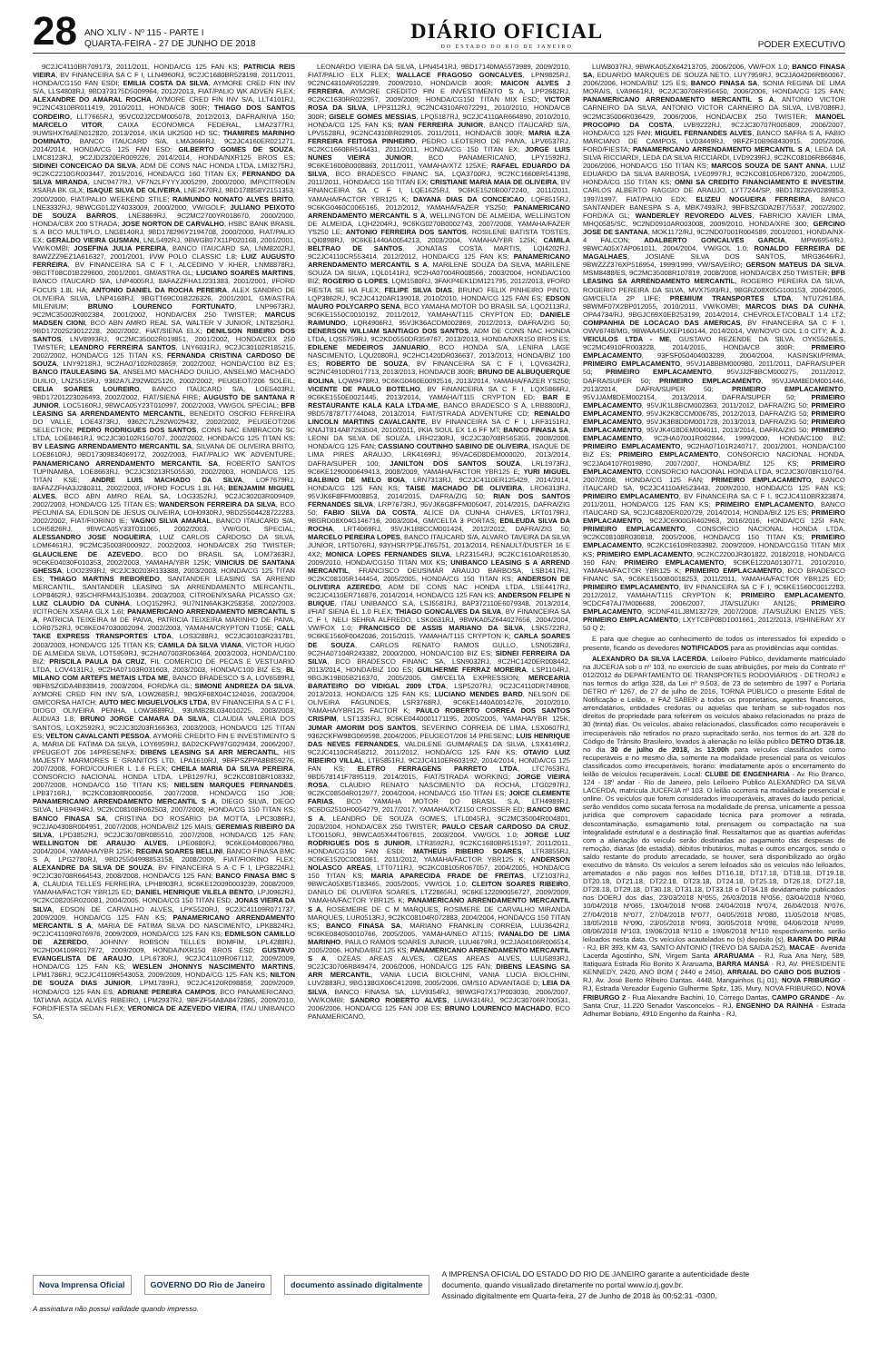28
ANO XLIV - Nº 115 - PARTE I
QUARTA-FEIRA - 27 DE JUNHO DE 2018
DIÁRIO OFICIAL
DO ESTADO DO RIO DE JANEIRO
PODER EXECUTIVO
9C2JC4110BR709173, 2011/2011, HONDA/CG 125 FAN KS; PATRICIA REIS VIEIRA, BV FINANCEIRA SA C F I, LLN4960RJ, 9C2JC1680BR523198, 2011/2011, HONDA/CG150 FAN ESDI; EMILIA COSTA DA SILVA, AYMORE CRED FIN INV S/A, LLS4808RJ, 9BD373175D5009964, 2012/2013, FIAT/PALIO WK ADVEN FLEX; ALEXANDRE DO AMARAL ROCHA, AYMORE CRED FIN INV S/A, LLT4101RJ, 9C2NC4310BR011419, 2010/2011, HONDA/CB 300R; THIAGO DOS SANTOS CORDEIRO, LLT7665RJ, 95VC02J2CDM005078, 2012/2013, DAFRA/RIVA 150; MARCELO VITOR, CAIXA ECONOMICA FEDERAL, LMA2377RJ, 9UWSHX76AEN012820, 2013/2014, I/KIA UK2500 HD SC; THAMIRES MARINHO DOMINATO, BANCO ITAUCARD S/A, LMA3666RJ, 9C2JC4160ER021271, 2014/2014, HONDA/CG 125 FAN ESD; GILBERTO GOMES DE SOUZA, LMC8123RJ, 9C2JD2320ER009226, 2014/2014, HONDA/NXR125 BROS ES; SIDINEI CONCEICAO DA SILVA, ADM DE CONS NAC HONDA LTDA, LMI3275RJ, 9C2KC2210GR003447, 2015/2016, HONDA/CG 160 TITAN EX; FERNANDO DA SILVA MIRANDA, LNC9477RJ, VF7N2LFYYYJ005299, 2000/2000, IMP/CITROEN XSARA BK GLX; ISAQUE SILVA DE OLIVEIRA, LNE2470RJ, 9BD178858Y2151353, 2000/2000, FIAT/PALIO WEEKEND STILE; RAIMUNDO NONATO ALVES BRITO, LNE3332RJ, 9BWCG01J2Y4033009, 2000/2000, VW/GOLF; JULIANO PEIXOTO DE SOUZA BARROS, LNE8869RJ, 9C2MC2700YR018670, 2000/2000, HONDA/CBX 200 STRADA; JOSE NORTON DE CARVALHO, HSBC BANK BRASIL S A BCO MULTIPLO, LNG8140RJ, 9BD178296Y2194708, 2000/2000, FIAT/PALIO EX; GERALDO VIEIRA GUSMAN, LNL5492RJ, 9BWGB07X11P020168, 2001/2001, VW/KOMBI; JOSEFINA JULIA PEREIRA, BANCO ITAUCARD SA, LNM8202RJ, 8AWZZZ9EZ1A616327, 2001/2001, I/VW POLO CLASSIC 1.8; LUIZ AUGUSTO FERREIRA, BV FINANCEIRA SA C F I, ALCEDINO V KHER, LNM8878RJ, 9BGTT08C01B229600, 2001/2001, GM/ASTRA GL; LUCIANO SOARES MARTINS, BANCO ITAUCARD S/A, LNP4005RJ, 8AFAZZFHA1J231383, 2001/2001, I/FORD FOCUS 1.8L HA; ANTONIO DANIEL DA ROCHA PEREIRA, ALEX SANDRO DE OLIVEIRA SILVA, LNP4168RJ, 9BGTT69C01B226326, 2001/2001, GM/ASTRA MILENIUM; BRUNO LOURENCO FORTUNATO, LNP9673RJ, 9C2MC35002R002384, 2001/2002, HONDA/CBX 250 TWISTER; MARCUS MADSEN CIONI, BCO ABN AMRO REAL SA, WALTER V JUNIOR, LNT8250RJ, 9BD17202523012228, 2002/2002, FIAT/SIENA ELX; DENILSON RIBEIRO DOS SANTOS, LNV8993RJ, 9C2MC35002R019851, 2001/2002, HONDA/CBX 250 TWISTER; LEANDRO FERREIRA SANTOS, LNY6031RJ, 9C2JC30102R185215, 2002/2002, HONDA/CG 125 TITAN KS; FERNANDA CRISTINA CARDOSO DE SOUZA, LNY9218RJ, 9C2HA07102R028659, 2002/2002, HONDA/C100 BIZ ES; BANCO ITAULEASING SA, ANSELMO MACHADO DUILIO, ANSELMO MACHADO DUILIO, LNZ5515RJ, 9362A7LZ92W025126, 2002/2002, PEUGEOT/206 SOLEIL; CELIA SOARES LOUREIRO, BANCO ITAUCARD S/A, LOE5403RJ, 9BD17201223026493, 2002/2002, FIAT/SIENA FIRE; AUGUSTO DE SANTANA R JUNIOR, LOC5160RJ, 9BWCA05Y23T010997, 2002/2003, VW/GOL SPECIAL; BFB LEASING SA ARRENDAMENTO MERCANTIL, BENEDITO OSORIO FERREIRA DO VALLE, LOE4373RJ, 9362C7LZ92W029432, 2002/2002, PEUGEOT/206 SELECTION; PEDRO RODRIGUES DOS SANTOS, CONS NAC EMBRACON SC LTDA, LOE8461RJ, 9C2JC30102R150707, 2002/2002, HONDA/CG 125 TITAN KS; BV LEASING ARRENDAMENTO MERCANTIL SA, SILVANA DE OLIVEIRA BRITO, LOE8610RJ, 9BD17309834069172, 2002/2003, FIAT/PALIO WK ADVENTURE; PANAMERICANO ARRENDAMENTO MERCANTIL SA, ROBERTO SANTOS TUPINAMBA, LOE8663RJ, 9C2JC30213R505530, 2002/2003, HONDA/CG 125 TITAN KSE; ANDRE LUIS MACHADO DA SILVA, LOF7679RJ, 8AFAZZFHA3J280311, 2002/2003, I/FORD FOCUS 1.8L HA; BENJAMIM MIGUEL ALVES, BCO ABN AMRO REAL SA, LOG3352RJ, 9C2JC30203R009409, 2002/2003, HONDA/CG 125 TITAN ES; WANDERSON FERREIRA DA SILVA, BCO PECUNIA SA, EDILSON DE JESUS OLIVEIRA, LOH0930RJ, 9BD25504428722283, 2002/2002, FIAT/FIORINO IE; VAGNO SILVA AMARAL, BANCO ITAUCARD S/A, LOH5826RJ, 9BWCA05Y33T031065, 2002/2003, VW/GOL SPECIAL; ALESSANDRO JOSE NOGUEIRA, LUIZ CARLOS CARDOSO DA SILVA, LOM6461RJ, 9C2MC35003R000922, 2002/2003, HONDA/CBX 250 TWISTER; GLAUCILENE DE AZEVEDO, BCO DO BRASIL SA, LOM7363RJ, 9C6KE04030F010353, 2002/2003, YAMAHA/YBR 125K; VINICIUS DE SANTANA GHESSA, LOO2393RJ, 9C2JC30203R133388, 2003/2003, HONDA/CG 125 TITAN ES; THIAGO MARTINS REBOREDO, SANTANDER LEASING SA ARREND MERCANTIL, SANTANDER LEASING SA ARRENDAMENTO MERCANTIL, LOP8462RJ, 935CHRFM43J510384, 2003/2003, CITROEN/XSARA PICASSO GX; LUIZ CLAUDIO DA CUNHA, LOQ1529RJ, 9U7N1N6AK3K258358, 2002/2003, I/CITROEN XSARA GLX 1.6I; PANAMERICANO ARRENDAMENTO MERCANTIL S A, PATRICIA TEIXEIRA M DE PAIVA, PATRICIA TEIXEIRA MARINHO DE PAIVA, LOR0752RJ, 9C6KE047030002094, 2002/2003, YAMAHA/CRYPTON T105E; CALL TAKE EXPRESS TRANSPORTES LTDA, LOS3288RJ, 9C2JC30103R231781, 2003/2003, HONDA/CG 125 TITAN KS; CAMILA DA SILVA VIANA, VICTOR HUGO DE ALMEIDA SILVA, LOT5959RJ, 9C2HA07003R063464, 2003/2003, HONDA/C100 BIZ; PRISCILA PAULA DA CRUZ, FIL COMERCIO DE PECAS E VESTUARIO LTDA, LOV4131RJ, 9C2HA07103R031603, 2003/2003, HONDA/C100 BIZ ES; BL MILANO COM ARTEFS METAIS LTDA ME, BANCO BRADESCO S A, LOV6589RJ, 9BFBSZGDA4B838419, 2003/2004, FORD/KA GL; SIMONE ANDREZA DA SILVA, AYMORE CRED FIN INV S/A, LOW2685RJ, 9BGXF68X04C124016, 2003/2004, GM/CORSA HATCH; AUTO MEC MIGUELVOLKS LTDA, BV FINANCEIRA S A C F I, DIOGO OLIVEIRA PENHA, LOW3689RJ, 93UMB28L034010225, 2003/2003, AUDI/A3 1.8; BRUNO JORGE CAMARA DA SILVA, CLAUDIA VALERIA DOS SANTOS, LOX2592RJ, 9C2JC30203R166363, 2003/2003, HONDA/CG 125 TITAN ES; VELTON CAVALCANTI PESSOA, AYMORE CREDITO FIN E INVESTIMENTO S A, MARIA DE FATIMA DA SILVA, LOY6959RJ, 8AD2CKFW97G029434, 2006/2007, I/PEUGEOT 206 14PRESENFX; DIBENS LEASING SA ARR MERCANTIL, HIS MAJESTY MARMORES E GRANITOS LTD, LPA1610RJ, 9BFPSZPPA8B859276, 2007/2008, FORD/COURIER L 1.6 FLEX; CHEILA MARIA DA SILVA PEREIRA, CONSORCIO NACIONAL HONDA LTDA, LPB1297RJ, 9C2KC08108R108332, 2007/2008, HONDA/CG 150 TITAN KS; NIELSEN MARQUES FERNANDES, LPB3716RJ, 9C2KC08308R000056, 2007/2008, HONDA/CG 150 JOB; PANAMERICANO ARRENDAMENTO MERCANTIL S A, DIEGO SILVA, DIEGO SILVA, LPB9494RJ, 9C2KC08108R062503, 2007/2008, HONDA/CG 150 TITAN KS; BANCO FINASA SA, CRISTINA DO ROSARIO DA MOTTA, LPC3086RJ, 9C2JA04308R004951, 2007/2008, HONDA/BIZ 125 MAIS; GEREMIAS RIBEIRO DA SILVA, LPD3852RJ, 9C2JC30708R085510, 2007/2008, HONDA/CG 125 FAN; WELLINGTON DE ARAUJO ALVES, LPE0680RJ, 9C6KE044080067960, 2004/2004, YAMAHA/YBR 125K; REGINA SOARES BELLINI, BANCO FINASA BMC S A, LPG2780RJ, 9BD25504998853158, 2008/2009, FIAT/FIORINO FLEX; ALEXANDRE DA SILVA DE SOUZA, BV FINANCEIRA S A C F I, LPG8224RJ, 9C2JC30708R664543, 2008/2008, HONDA/CG 125 FAN; BANCO FINASA BMC S A, CLAUDIA TELLES FERREIRA, LPH8903RJ, 9C6KE120090003239, 2008/2009, YAMAHA/FACTOR YBR125 ED; DANIEL HENRIQUE VILELA BENTO, LPJ0962RJ, 9C2KC08205R020081, 2004/2005, HONDA/CG 150 TITAN ESD; JONAS VIEIRA DA SILVA, EDSON DE CARVALHO ALVES, LPK5520RJ, 9C2JC41109R071737, 2009/2009, HONDA/CG 125 FAN KS; PANAMERICANO ARRENDAMENTO MERCANTIL S A, MARIA DE FATIMA SILVA DO NASCIMENTO, LPK8824RJ, 9C2JC41109R076976, 2009/2009, HONDA/CG 125 FAN KS; EDMILSON CAMILLO DE AZEREDO, JOHNNY ROBSON TELLES BOMFIM, LPL4288RJ, 9C2HD04109R017972, 2009/2009, HONDA/NXR150 BROS ESD; GUSTAVO EVANGELISTA DE ARAUJO, LPL6730RJ, 9C2JC41109R067112, 2009/2009, HONDA/CG 125 FAN KS; WESLEN JHONNYS NASCIMENTO MARTINS, LPM1786RJ, 9C2JC41109R543053, 2009/2009, HONDA/CG 125 FAN KS; NILTON DE SOUZA DIAS JUNIOR, LPM1789RJ, 9C2JC4120R098859, 2009/2009, HONDA/CG 125 FAN ES; ADRIANE PEREIRA CAMPOS, BCO PANAMERICANO, TATIANA AGDA ALVES RIBEIRO, LPM2937RJ, 9BFZF54A8A8472865, 2009/2010, FORD/FIESTA SEDAN FLEX; VERONICA DE AZEVEDO VIEIRA, ITAU UNIBANCO SA,
LEONARDO VIEIRA DA SILVA, LPN4541RJ, 9BD17140MA5573989, 2009/2010, FIAT/PALIO ELX FLEX; WALLACE FRAGOSO GONCALVES, LPN9825RJ, 9C2NC4310AR052289, 2009/2010, HONDA/CB 300R; MAICON ALVES J FERREIRA, AYMORE CREDITO FIN E INVESTIMENTO S A, LPP2682RJ, 9C2KC1630RR022957, 2009/2009, HONDA/CG150 TITAN MIX ESD; VICTOR ROSA DA SILVA, LPP3112RJ, 9C2NC4310AR072291, 2010/2010, HONDA/CB 300R; GISELE GOMES MESSIAS, LPQ5187RJ, 9C2JC4110AR664890, 2010/2010, HONDA/CG 125 FAN KS; IVAN FERREIRA JUNIOR, BANCO ITAUCARD S/A, LPV5528RJ, 9C2NC4310BR029105, 2011/2011, HONDA/CB 300R; MARIA ILZA FERREIRA FEITOSA PINHEIRO, PEDRO LEOTERIO DE PAIVA, LPV6537RJ, 9C2KC1660BR514431, 2011/2011, HONDA/CG 150 TITAN EX; JORGE LUIS NUNES VIEIRA JUNIOR, BCO PANAMERICANO, LPY1592RJ, 9C6KE1600B0008863, 2011/2011, YAMAHA/XTZ 125XE; RAFAEL EDUARDO DA SILVA, BCO BRADESCO FINANC SA, LQA3700RJ, 9C2KC1660BR541398, 2011/2011, HONDA/CG 150 TITAN EX; CRISTIANE MARIA MAIA DE OLIVEIRA, BV FINANCEIRA SA C F I, LQE1625RJ, 9C6KE1520B0072240, 2011/2011, YAMAHA/FACTOR YBR125 K; DAYANA DIAS DA CONCEICAO, LQF8515RJ, 9C6KG0460C0065165, 2012/2012, YAMAHA/FAZER YS250; PANAMERICANO ARRENDAMENTO MERCANTIL S A, WELLINGTON DE ALMEIDA, WELLINGTON DE ALMEIDA, LQH2204RJ, 9C6KG0270B0002743, 2007/2008, YAMAHA/FAZER YS250 LE; ANTONIO FERREIRA DOS SANTOS, ROSILENE BATISTA TOSTES, LQI0898RJ, 9C6KE1440A0054213, 2003/2004, YAMAHA/YBR 125K; CAMILA BELTRAO DE SANTOS, JONATAS COSTA MARTIS, LQI4202RJ, 9C2JC4110CR553414, 2012/2012, HONDA/CG 125 FAN KS; PANAMERICANO ARRENDAMENTO MERCANTIL S A, MARILENE SOUZA DA SILVA, MARILENE SOUZA DA SILVA, LQL0141RJ, 9C2HA07004R008566, 2003/2004, HONDA/C100 BIZ; ROGERIO G LOPES, LQM1580RJ, 3FAKP4EK1DM121795, 2012/2013, I/FORD FIESTA SE HA FLEX; FELIPE SILVA DIAS, BRUNO FELIX PINHEIRO PINTO, LQP3862RJ, 9C2JC4120AR139018, 2010/2010, HONDA/CG 125 FAN ES; EDSON MAURO POLYCARPO SENA, BCO YAMAHA MOTOR DO BRASIL SA, LQO2113RJ, 9C6KE1550C0010192, 2011/2012, YAMAHA/T115 CRYPTON ED; DANIELE RAIMUNDO, LQR4906RJ, 95VJK36ACDM002869, 2012/2013, DAFRA/ZIG 50; DENERSON WILLIAM SANTIAGO DOS SANTOS, ADM DE CONS NAC HONDA LTDA, LQS5759RJ, 9C2KD0550DR359767, 2013/2013, HONDA/NXR150 BROS ES; EDILENE MEDEIROS JANUARIO, BCO HONDA S/A, LENIRA LAGE NASCIMENTO, LQU2080RJ, 9C2HC1420DR036637, 2013/2013, HONDA/BIZ 100 ES; ROBERTO DE SOUZA, BV FINANCEIRA SA C F I, LQV6342RJ, 9C2NC4910DR017713, 2013/2013, HONDA/CB 300R; BRUNO DE ALBUQUERQUE BOLINA, LQW9478RJ, 9C6KG0460E0092516, 2013/2014, YAMAHA/FAZER YS250; VICENTE DE PAULO BOTELHO, BV FINANCEIRA SA C F I, LQX5866RJ, 9C6KE1550E0021445, 2013/2014, YAMAHA/T115 CRYPTON ED; BAR E RESTAURANTE KALA KALA LTDA-ME, BANCO BRADESCO S A, LRB8800RJ, 9BD578787T7744048, 2013/2014, FIAT/STRADA ADVENTURE CD; REINALDO LINCOLN MARTINS CAVALCANTE, BV FINANCEIRA SA C F I, LRF3151RJ, KNAJT814AB7263504, 2010/2011, I/KIA SOUL EX 1.6 FF MT; BANCO FINASA SA, LEONI DA SILVA DE SOUZA, LRH2230RJ, 9C2JC30708R565355, 2008/2008, HONDA/CG 125 FAN; CASSIANO COUTINHO SABINO DE OLIVEIRA, ISAQUE DE LIMA PIRES ARAUJO, LRK4169RJ, 95VAC6D8DEM000020, 2013/2014, DAFRA/SUPER 100; JANILTON DOS SANTOS SOUZA, LRL1973RJ, 9C6KE1290000649413, 2008/2009, YAMAHA/FACTOR YBR125 E; YURI MIGUEL BALBINO DE MELO BOIA, LRN7313RJ, 9C2JC4110ER125429, 2014/2014, HONDA/CG 125 FAN KS; TAISE MACHADO DE OLIVEIRA, LRO6313RJ, 95VJK6F8FFM008853, 2014/2015, DAFRA/ZIG 50; RIAN DOS SANTOS FERNANDES SILVA, LRP7673RJ, 95VJK6G8FFM005047, 2014/2015, DAFRA/ZIG 50; FABIO SILVA DA COSTA, ALICE DA CUNHA CHAVES, LRT0179RJ, 9BGRD08X04G146716, 2003/2004, GM/CELTA 3 PORTAS; EDILEUDA SILVA DA ROCHA, LRT4069RJ, 95VJK1B8CCM001424, 2012/2012, DAFRA/ZIG 50; MARCELO PEREIRA LOPES, BANCO ITAUCARD S/A, ALVARO TAVEIRA DA SILVA JUNIOR, LRT5076RJ, 93YHSR7P5EJ765751, 2013/2014, RENAULT/DUSTER 16 E 4X2; MONICA LOPES FERNANDES SILVA, LRZ3154RJ, 9C2KC1610AR018530, 2009/2010, HONDA/CG150 TITAN MIX KS; UNIBANCO LEASING S A ARREND MERCANTIL, FRANCISCO DEUSIMAR ARAUJO BARBOSA, LSB1417RJ, 9C2KC08105R144454, 2005/2005, HONDA/CG 150 TITAN KS; ANDERSON DE OLIVEIRA AZEREDO, ADM DE CONS NAC HONDA LTDA, LSE4417RJ, 9C2JC4110ER716876, 2014/2014, HONDA/CG 125 FAN KS; ANDERSON FELIPE N BUIQUE, ITAU UNIBANCO S.A, LSJ5581RJ, 8AP372110E6079348, 2013/2014, I/FIAT SIENA EL 1.0 FLEX; THIAGO GONCALVES DA SILVA, BV FINANCEIRA SA C F I, NELI SEHRA ALFREDO, LSK0631RJ, 9BWKA05Z644027656, 2004/2004, VW/FOX 1.0; FRANCISCO DE ASSIS MARIANO DA SILVA, LSK5722RJ, 9C6KE1560F0042036, 2015/2015, YAMAHA/T115 CRYPTON K; CARLA SOARES DE SOUZA, CARLOS RENATO RAMOS GULLO, LSN0528RJ, 9C2HA07104R243382, 2000/2000, HONDA/C100 BIZ ES; SIDNEI FERREIRA DA SILVA, BCO BRADESCO FINANC SA, LSN9032RJ, 9C2HC1420ER008442, 2013/2014, HONDA/BIZ 100 ES; GUILHERME FERRAZ MOREIRA, LSP1104RJ, 9BGJK19B05B216370, 2005/2005, GM/CELTA EXPRESSION; MERCEARIA BARATEIRO DO VIDIGAL 2009 LTDA, LSP5207RJ, 9C2JC4110DR748908, 2013/2013, HONDA/CG 125 FAN KS; LUCIANO MENDES BARD, NELSON DE OLIVEIRA FAGUNDES, LSR3768RJ, 9C6KE1440A0014276, 2010/2010, YAMAHA/YBR125 FACTOR K; PAULO ROBERTO CORREA DOS SANTOS CRISPIM, LST1335RJ, 9C6KE0440001171195, 2005/2005, YAMAHA/YBR 125K; JUMAR AMORIM DOS SANTOS, SEVERINO CORREIA DE LIMA, LSX0607RJ, 9362CKFW98G069598, 2004/2005, PEUGEOT/206 14 PRESENC; LUIS HENRIQUE DAS NEVES FERNANDES, VALDILENE GUIMARAES DA SILVA, LSX4149RJ, 9C2JC4110CR458212, 2011/2012, HONDA/CG 125 FAN KS; OTAVIO LUIZ RIBEIRO VILLAL, LTB5851RJ, 9C2JC4110ER603192, 2014/2014, HONDA/CG 125 FAN KS; ELETRO FERRAGENS PARRETO LTDA, LTC7653RJ, 9BD578141F7895119, 2014/2015, FIAT/STRADA WORKING; JORGE VIEIRA ROSA, CLAUDIO RENATO NASCIMENTO DA ROCHA, LTG0297RJ, 9C2KC08504R012977, 2004/2004, HONDA/CG 150 TITAN ES; JOICE CLEMENTE FARIAS, BCO YAMAHA MOTOR DO BRASIL S.A, LTH4989RJ, 9C6DG2510H0054279, 2017/2017, YAMAHA/XTZ150 CROSSER ED; BANCO BMC S A, LEANDRO DE SOUZA GOMES, LTL0045RJ, 9C2MC35004R004801, 2003/2004, HONDA/CBX 250 TWISTER; PAULO CESAR CARDOSO DA CRUZ, LTO0150RJ, 9BWCA05X44T067615, 2003/2004, VW/GOL 1.0; JORGE LUIZ RODRIGUES DOS S JUNIOR, LTR3592RJ, 9C2KC1680BR515197, 2011/2011, HONDA/CG150 FAN ESDI; MATHEUS RIBEIRO SOARES, LTR3855RJ, 9C6KE1520C0081061, 2011/2012, YAMAHA/FACTOR YBR125 K; ANDERSON NOLASCO AREAS, LTT0711RJ, 9C2KC08105R067057, 2004/2005, HONDA/CG 150 TITAN KS; MARIA APARECIDA FRADE DE FREITAS, LTZ1037RJ, 9BWCA05X85T183465, 2005/2005, VW/GOL 1.0; CLEITON SOARES RIBEIRO, DANILO DE OLIVEIRA SOARES, LTZ2865RJ, 9C6KE122090056727, 2009/2009, YAMAHA/FACTOR YBR125 K; PANAMERICANO ARRENDAMENTO MERCANTIL S A, ROSEMEIRE DE C M MARQUES, ROSIMERE DE CARVALHO MIRANDA MARQUES, LUR0513RJ, 9C2KC08104R072883, 2004/2004, HONDA/CG 150 TITAN KS; BANCO FINASA SA, MARIANO FRANKLIN CORREIA, LUU3642RJ, 9C6KE084050010766, 2005/2005, YAMAHA/NEO AT115; IVANALDO DE LIMA MARINHO, PAULO RAMOS SOARES JUNIOR, LUU4679RJ, 9C2JA04106R006514, 2005/2006, HONDA/BIZ 125 KS; PANAMERICANO ARRENDAMENTO MERCANTIL S A, OZEAS AREAS ALVES, OZEAS AREAS ALVES, LUU5893RJ, 9C2JC30706R849474, 2006/2006, HONDA/CG 125 FAN; DIBENS LEASING SA ARR MERCANTIL, VANIA LUCIA BIOLCHINI, VANIA LUCIA BIOLCHINI, LUV2883RJ, 9BG138GX06C412098, 2005/2006, GM/S10 ADVANTAGE D; LEIA DA SILVA, BANCO FINASA SA, LUV9354RJ, 9BWGF07X17P003030, 2006/2007, VW/KOMBI; SANDRO ROBERTO ALVES, LUW4314RJ, 9C2JC30706R700531, 2006/2006, HONDA/CG 125 FAN JOB ES; BRUNO LOURENCO MACHADO, BCO PANAMERICANO,
LUW8037RJ, 9BWKA05ZX64213705, 2006/2006, VW/FOX 1.0; BANCO FINASA SA, EDUARDO MARQUES DE SOUZA NETO, LUY7959RJ, 9C2JA04206R860067, 2006/2006, HONDA/BIZ 125 ES; BANCO FINASA SA, SONIA REGINA DE LIMA MORAIS, LVA9661RJ, 9C2JC30706R956450, 2006/2006, HONDA/CG 125 FAN; PANAMERICANO ARRENDAMENTO MERCANTIL S A, ANTONIO VICTOR CARNEIRO DA SILVA, ANTONIO VICTOR CARNEIRO DA SILVA, LVB7086RJ, 9C2MC35006R036429, 2006/2006, HONDA/CBX 250 TWISTER; MANOEL PROCOPIO DA COSTA, LVB9222RJ, 9C2JC30707R005809, 2006/2007, HONDA/CG 125 FAN; MIGUEL FERNANDES ALVES, BANCO SAFRA S A, FABIO MARCIANO DE CAMPOS, LVD3449RJ, 9BFZF10B968430915, 2005/2006, FORD/FIESTA; PANAMERICANO ARRENDAMENTO MERCANTIL S A, LEDA DA SILVA RICCIARDI, LEDA DA SILVA RICCIARDI, LVD9239RJ, 9C2KC08106R866846, 2006/2006, HONDA/CG 150 TITAN KS; MARCOS SOUZA DE SANT ANNA, LUIZ EDUARDO DA SILVA BARBOSA, LVE0997RJ, 9C2KC08105R067320, 2004/2005, HONDA/CG 150 TITAN KS; OMNI SA CREDITO FINANCIAMENTO E INVESTIM, CARLOS ALBERTO RAGGIO DE ARAUJO, LYT7244/SP, 9BD178226V0289853, 1997/1997, FIAT/PALIO EDX; ELIZEU NOGUEIRA FERREIRA, BANCO SANTANDER BANESPA S A, MBK7493/RJ, 9BFBSZGDA2B775537, 2002/2002, FORD/KA GL; WANDERLEY REVOREDO ALVES, FABRICIO XAVIER LIMA, MHQ0585/SC, 9C2ND0910AR003008, 2009/2010, HONDA/XRE 300; GERCINO JOSE DE SANTANA, MOK1172/RJ, 9C2ND07001R004589, 2001/2001, HONDA/NX-4 FALCON; ADALBERTO GONCALVES GARCIA, MPW6954/RJ, 9BWCA05X7AP061011, 2004/2004, VW/GOL 1.0; RONALDO FERREIRA DE MAGALHAES, JOSIANE SILVA DOS SANTOS, MRG3646/RJ, 9BWZZZ376XP516954, 1999/1999, VW/SAVEIRO; GERSON MATEUS DA SILVA, MSM8488/ES, 9C2MC35008R107819, 2008/2008, HONDA/CBX 250 TWISTER; BFB LEASING SA ARRENDAMENTO MERCANTIL, ROGERIO PEREIRA DA SILVA, ROGERIO PEREIRA DA SILVA, MVX7593/RJ, 9BGRZ08X05G100153, 2004/2005, GM/CELTA 2P LIFE; PREMIUM TRANSPORTES LTDA, NTU7261/BA, 9BWMF07X2BP012055, 2010/2011, VW/KOMBI; MARCOS DIAS DA CUNHA, OPA4734/RJ, 9BGJC69X0EB253199, 2014/2014, CHEVROLET/COBALT 1.4 LTZ; COMPANHIA DE LOCACAO DAS AMERICAS, BV FINANCEIRA SA C F I, OWV6748/MG, 9BWAA45UXEP160144, 2014/2014, VW/NOVO GOL 1.0 CITY; A. J. VEICULOS LTDA - ME, GUSTAVO REZENDE DA SILVA, OYK5526/ES, 9C2MC4910FR003228, 2014/2015, HONDA/CB 300R; PRIMEIRO EMPLACAMENTO, 93FSF050404003289, 2004/2004, KASINSKI/PRIMA; PRIMEIRO EMPLACAMENTO, 95VJ1A8BBM000980, 2011/2011, DAFRA/SUPER 50; PRIMEIRO EMPLACAMENTO, 95VJJ2F8BCM000275, 2011/2012, DAFRA/SUPER 50; PRIMEIRO EMPLACAMENTO, 95VJJAM8EDM001446, 2013/2014, DAFRA/SUPER 50; PRIMEIRO EMPLACAMENTO, 95VJJAM8DEM002154, 2013/2014, DAFRA/SUPER 50; PRIMEIRO EMPLACAMENTO, 95VJK1L8BCM002363, 2011/2012, DAFRA/ZIG 50; PRIMEIRO EMPLACAMENTO, 95VJK2K8CCM006785, 2012/2013, DAFRA/ZIG 50; PRIMEIRO EMPLACAMENTO, 95VJK3B8DDM001728, 2013/2013, DAFRA/ZIG 50; PRIMEIRO EMPLACAMENTO, 95VJK4G8DEM004011, 2013/2014, DAFRA/ZIG 50; PRIMEIRO EMPLACAMENTO, 9C2HA07001R002844, 1999/2000, HONDA/C100 BIZ; PRIMEIRO EMPLACAMENTO, 9C2HA07101R240717, 2001/2001, HONDA/C100 BIZ ES; PRIMEIRO EMPLACAMENTO, CONSORCIO NACIONAL HONDA, 9C2JA04107R019890, 2007/2007, HONDA/BIZ 125 KS; PRIMEIRO EMPLACAMENTO, CONSORCIO NACIONAL HONDA LTDA, 9C2JC30708R110764, 2007/2008, HONDA/CG 125 FAN; PRIMEIRO EMPLACAMENTO, BANCO ITAUCARD SA, 9C2JC4110AR523443, 2009/2010, HONDA/CG 125 FAN KS; PRIMEIRO EMPLACAMENTO, BV FINANCEIRA SA C F I, 9C2JC4110BR323874, 2011/2011, HONDA/CG 125 FAN KS; PRIMEIRO EMPLACAMENTO, BANCO ITAUCARD SA, 9C2JC4820ER020729, 2014/2014, HONDA/BIZ 125 ES; PRIMEIRO EMPLACAMENTO, 9C2JC6900GR402963, 2016/2016, HONDA/CG 125I FAN; PRIMEIRO EMPLACAMENTO, CONSORCIO NACIONAL HONDA LTDA, 9C2KC08108R030818, 2005/2006, HONDA/CG 150 TITAN KS; PRIMEIRO EMPLACAMENTO, 9C2KC16109R033982, 2009/2009, HONDA/CG150 TITAN MIX KS; PRIMEIRO EMPLACAMENTO, 9C2KC2200JR301822, 2018/2018, HONDA/CG 160 FAN; PRIMEIRO EMPLACAMENTO, 9C6KE1220A0130771, 2010/2010, YAMAHA/FACTOR YBR125 K; PRIMEIRO EMPLACAMENTO, BCO BRADESCO FINANC SA, 9C6KE1500B0018253, 2011/2011, YAMAHA/FACTOR YBR125 ED; PRIMEIRO EMPLACAMENTO, BV FINANCEIRA SA C F I, 9C6KE1560C0012283, 2012/2012, YAMAHA/T115 CRYPTON K; PRIMEIRO EMPLACAMENTO, 9CDCF47AJ7M006688, 2006/2007, JTA/SUZUKI AN125; PRIMEIRO EMPLACAMENTO, 9CDNF41LJ8M132729, 2007/2008, JTA/SUZUKI EN125 YES; PRIMEIRO EMPLACAMENTO, LXYTCBP08D1001661, 2012/2013, I/SHINERAY XY 50 Q 2;
E para que chegue ao conhecimento de todos os interessados foi expedido o presente, ficando os devedores NOTIFICADOS para as providências aqui contidas.
ALEXANDRO DA SILVA LACERDA, Leiloeiro Público, devidamente matriculado na JUCERJA sob o nº 103, no exercício de suas atribuições, por meio do Contrato nº 012/2012 do DEPARTAMENTO DE TRANSPORTES RODOVIÁRIOS - DETRO/RJ e nos termos do artigo 328, da Lei nº 9.503, de 23 de setembro de 1997 e Portaria DETRO nº 1267, de 27 de julho de 2016, TORNA PÚBLICO o presente Edital de Notificação e Leilão, e FAZ SABER a todos os proprietários, agentes financeiros, arrendatários, entidades credoras ou aquelas que tenham se sub-rogados nos direitos de propriedade para referirem os veículos abaixo relacionados no prazo de 30 (trinta) dias. Os veículos, abaixo relacionados, classificados como recuperáveis e irrecuperáveis não retirados no prazo supracitado serão, nos termos do art. 328 do Código de Trânsito Brasileiro, levados à alienação no leilão público DETRO DT36.18, no dia 30 de julho de 2018, às 13:00h para veículos classificados como recuperáveis e no mesmo dia, somente na modalidade presencial para os veículos classificados como irrecuperáveis, horário: imediatamente após o encerramento do leilão de veículos recuperáveis. Local: CLUBE DE ENGENHARIA - Av. Rio Branco, 124 - 18º andar - Rio de Janeiro, pelo Leiloeiro Público ALEXANDRO DA SILVA LACERDA, matrícula JUCERJA nº 103. O leilão ocorrerá na modalidade presencial e online. Os veículos que forem considerados irrecuperáveis, através do laudo pericial, serão vendidos como sucata ferrosa na modalidade de prensa, unicamente a pessoa jurídica que comprovem capacidade técnica para promover a retirada, descontaminação, esmagamento total, prensagem ou compactação na sua integralidade estrutural e a destinação final. Ressaltamos que as quantias auferidas com a alienação do veículo serão destinadas ao pagamento das despesas de remoção, diárias (de estadia), débitos tributários, multas e outros encargos, sendo o saldo restante do produto arrecadado, se houver, será disponibilizado ao órgão executivo de trânsito. Os veículos a serem leiloados são os veículos não leiloados, arrematados e não pagos nos leilões DT16.18, DT17.18, DT18.18, DT19.18, DT20.18, DT21.18, DT22.18, DT23.18, DT24.18, DT25.18, DT26.18, DT27.18, DT28.18, DT29.18, DT30.18, DT31.18, DT33.18 e DT34.18 devidamente publicados nos DOERJ dos dias, 23/03/2018 Nº055, 26/03/2018 Nº056, 03/04/2018 Nº060, 10/04/2018 Nº065, 13/04/2018 Nº068 24/04/2018 Nº074, 26/04/2018 Nº076, 27/04/2018 Nº077, 27/04/2018 Nº077, 04/05/2018 Nº080, 11/05/2018 Nº085, 18/05/2018 Nº090, 23/05/2018 Nº093, 30/05/2018 Nº098, 04/06/2018 Nº099, 08/06/2018 Nº103, 19/06/2018 Nº110 e 19/06/2018 Nº110 respectivamente, serão leiloados nesta data. Os veículos acautelados no (s) depósito (s), BARRA DO PIRAI - RJ, BR 393, KM 43, SANTO ANTONIO (TREVO DA SAIDA 252), MACAE - Avenida Lacerda Agostinho, S/N, Virgem Santa ARARUAMA - RJ, Rua Ana Nery, 589, Itatiquara Estrada Rio Bonito X Araruama, BARRA MANSA - RJ, AV. PRESIDENTE KENNEDY, 2420, ANO BOM ( 2440 e 2450), ARRAIAL DO CABO DOS BUZIOS - RJ, Av. José Bento Ribeiro Dantas, 4448, Manguinhos (Lj 01), NOVA FRIBURGO - RJ, Estrada Vereador Eugenio Gulherme Spitz, 135, Mury, NOVA FRIBURGO, NOVA FRIBURGO 2 - Rua Alexandre Bachini, 10, Córrego Dantas, CAMPO GRANDE - Av. Santa Cruz, 11.220 Senador Vasconcelos - RJ, ENGENHO DA RAINHA - Estrada Adhemar Bebiano, 4910 Engenho da Rainha - RJ,
Nova Imprensa Oficial GOVERNO DO Rio de Janeiro
documento assinado digitalmente
A IMPRENSA OFICIAL DO ESTADO DO RIO DE JANEIRO garante a autenticidade deste
documento, quando visualizado diretamente no portal www.io.rj.gov.br.
Assinado digitalmente em Quarta-feira, 27 de Junho de 2018 às 00:52:31 -0300.
A assinatura não possui validade quando impresso.